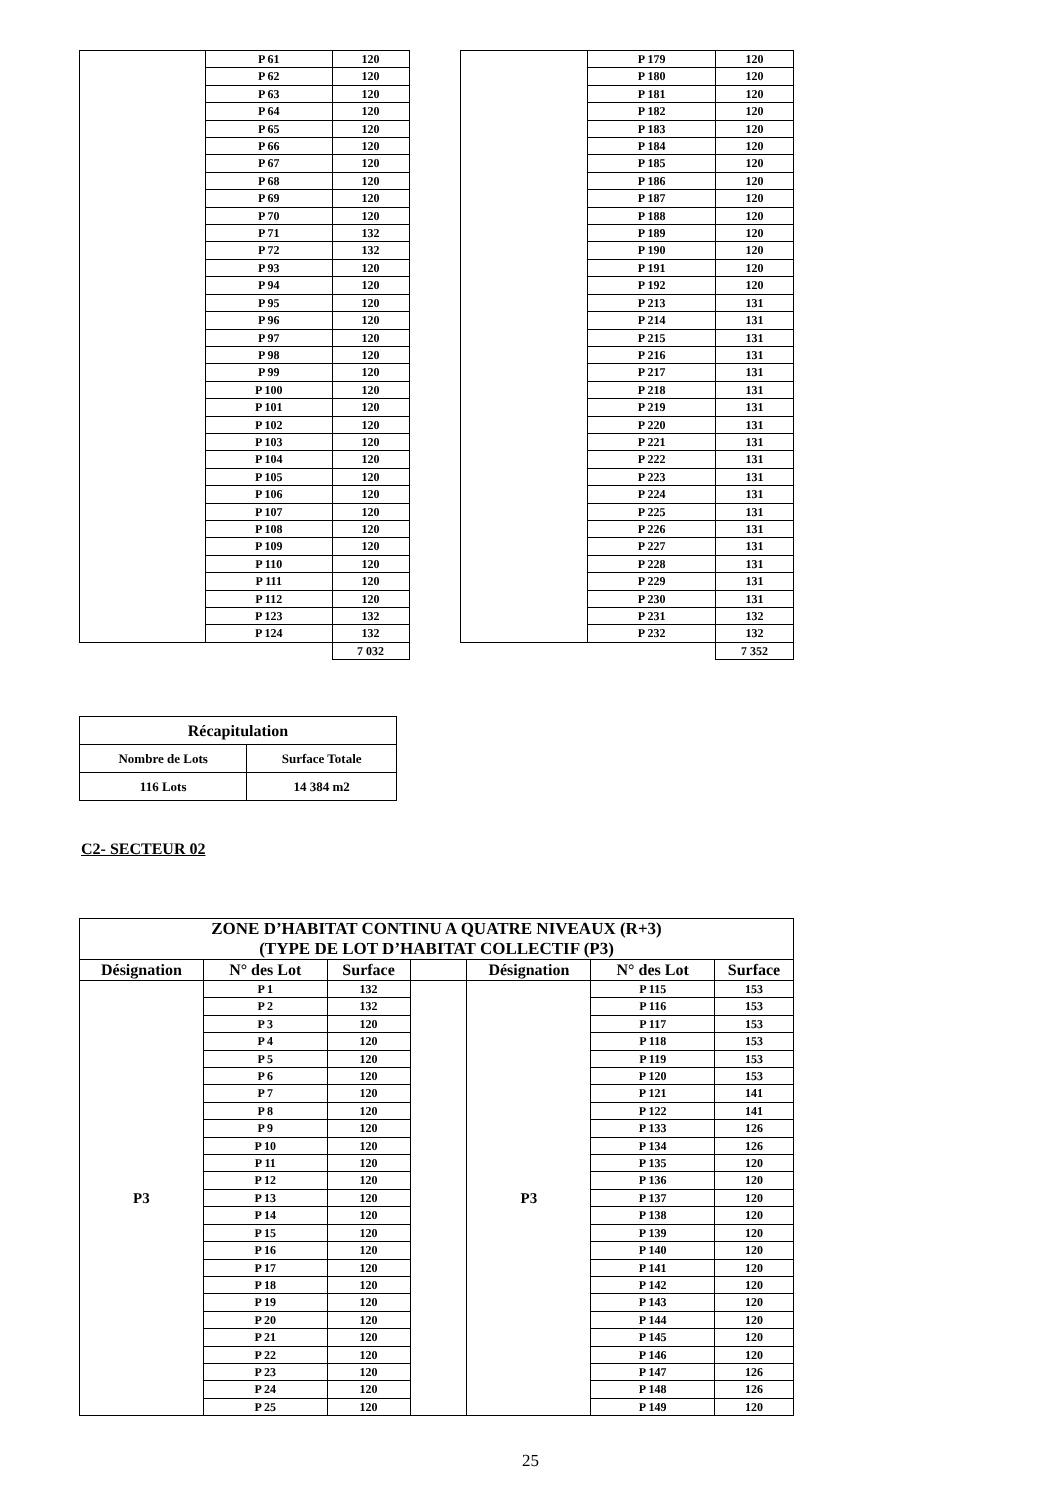| | P 61 | 120 | | | P 179 | 120 |
| | P 62 | 120 | | | P 180 | 120 |
| | P 63 | 120 | | | P 181 | 120 |
| | P 64 | 120 | | | P 182 | 120 |
| | P 65 | 120 | | | P 183 | 120 |
| | P 66 | 120 | | | P 184 | 120 |
| | P 67 | 120 | | | P 185 | 120 |
| | P 68 | 120 | | | P 186 | 120 |
| | P 69 | 120 | | | P 187 | 120 |
| | P 70 | 120 | | | P 188 | 120 |
| | P 71 | 132 | | | P 189 | 120 |
| | P 72 | 132 | | | P 190 | 120 |
| | P 93 | 120 | | | P 191 | 120 |
| | P 94 | 120 | | | P 192 | 120 |
| | P 95 | 120 | | | P 213 | 131 |
| | P 96 | 120 | | | P 214 | 131 |
| | P 97 | 120 | | | P 215 | 131 |
| | P 98 | 120 | | | P 216 | 131 |
| | P 99 | 120 | | | P 217 | 131 |
| | P 100 | 120 | | | P 218 | 131 |
| | P 101 | 120 | | | P 219 | 131 |
| | P 102 | 120 | | | P 220 | 131 |
| | P 103 | 120 | | | P 221 | 131 |
| | P 104 | 120 | | | P 222 | 131 |
| | P 105 | 120 | | | P 223 | 131 |
| | P 106 | 120 | | | P 224 | 131 |
| | P 107 | 120 | | | P 225 | 131 |
| | P 108 | 120 | | | P 226 | 131 |
| | P 109 | 120 | | | P 227 | 131 |
| | P 110 | 120 | | | P 228 | 131 |
| | P 111 | 120 | | | P 229 | 131 |
| | P 112 | 120 | | | P 230 | 131 |
| | P 123 | 132 | | | P 231 | 132 |
| | P 124 | 132 | | | P 232 | 132 |
| | | 7 032 | | | | 7 352 |
| Récapitulation | |
| Nombre de Lots | Surface Totale |
| 116 Lots | 14 384 m2 |
C2- SECTEUR 02
| ZONE D’HABITAT CONTINU A QUATRE NIVEAUX (R+3) (TYPE DE LOT D’HABITAT COLLECTIF (P3) | | | | | | |
| --- | --- | --- | --- | --- | --- | --- |
| Désignation | N° des Lot | Surface | | Désignation | N° des Lot | Surface |
| P3 | P 1 | 132 | | P3 | P 115 | 153 |
| | P 2 | 132 | | | P 116 | 153 |
| | P 3 | 120 | | | P 117 | 153 |
| | P 4 | 120 | | | P 118 | 153 |
| | P 5 | 120 | | | P 119 | 153 |
| | P 6 | 120 | | | P 120 | 153 |
| | P 7 | 120 | | | P 121 | 141 |
| | P 8 | 120 | | | P 122 | 141 |
| | P 9 | 120 | | | P 133 | 126 |
| | P 10 | 120 | | | P 134 | 126 |
| | P 11 | 120 | | | P 135 | 120 |
| | P 12 | 120 | | | P 136 | 120 |
| | P 13 | 120 | | | P 137 | 120 |
| | P 14 | 120 | | | P 138 | 120 |
| | P 15 | 120 | | | P 139 | 120 |
| | P 16 | 120 | | | P 140 | 120 |
| | P 17 | 120 | | | P 141 | 120 |
| | P 18 | 120 | | | P 142 | 120 |
| | P 19 | 120 | | | P 143 | 120 |
| | P 20 | 120 | | | P 144 | 120 |
| | P 21 | 120 | | | P 145 | 120 |
| | P 22 | 120 | | | P 146 | 120 |
| | P 23 | 120 | | | P 147 | 126 |
| | P 24 | 120 | | | P 148 | 126 |
| | P 25 | 120 | | | P 149 | 120 |
25